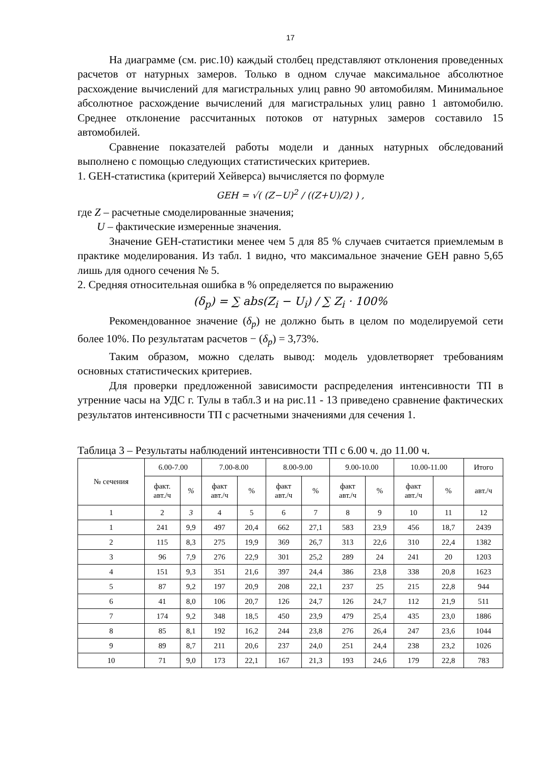17
На диаграмме (см. рис.10) каждый столбец представляют отклонения проведенных расчетов от натурных замеров. Только в одном случае максимальное абсолютное расхождение вычислений для магистральных улиц равно 90 автомобилям. Минимальное абсолютное расхождение вычислений для магистральных улиц равно 1 автомобилю. Среднее отклонение рассчитанных потоков от натурных замеров составило 15 автомобилей.
Сравнение показателей работы модели и данных натурных обследований выполнено с помощью следующих статистических критериев.
1. GEH-статистика (критерий Хейверса) вычисляется по формуле
GEH = √( (Z−U)<sup>2</sup> / ((Z+U)/2) ) ,
где Z – расчетные смоделированные значения;
U – фактические измеренные значения.
Значение GEH-статистики менее чем 5 для 85 % случаев считается приемлемым в практике моделирования. Из табл. 1 видно, что максимальное значение GEH равно 5,65 лишь для одного сечения № 5.
2. Средняя относительная ошибка в % определяется по выражению
(δ<sub>p</sub>) = ∑ abs(Z<sub>i</sub> − U<sub>i</sub>) / ∑ Z<sub>i</sub> · 100%
Рекомендованное значение (δ<sub>p</sub>) не должно быть в целом по моделируемой сети более 10%. По результатам расчетов − (δ<sub>p</sub>) = 3,73%.
Таким образом, можно сделать вывод: модель удовлетворяет требованиям основных статистических критериев.
Для проверки предложенной зависимости распределения интенсивности ТП в утренние часы на УДС г. Тулы в табл.3 и на рис.11 - 13 приведено сравнение фактических результатов интенсивности ТП с расчетными значениями для сечения 1.
Таблица 3 – Результаты наблюдений интенсивности ТП с 6.00 ч. до 11.00 ч.
| № сечения | 6.00-7.00 | | 7.00-8.00 | | 8.00-9.00 | | 9.00-10.00 | | 10.00-11.00 | | Итого |
| --- | --- | --- | --- | --- | --- | --- | --- | --- | --- | --- | --- |
| | факт. авт./ч | % | факт авт./ч | % | факт авт./ч | % | факт авт./ч | % | факт авт./ч | % | авт./ч |
| 1 | 2 | 3 | 4 | 5 | 6 | 7 | 8 | 9 | 10 | 11 | 12 |
| 1 | 241 | 9,9 | 497 | 20,4 | 662 | 27,1 | 583 | 23,9 | 456 | 18,7 | 2439 |
| 2 | 115 | 8,3 | 275 | 19,9 | 369 | 26,7 | 313 | 22,6 | 310 | 22,4 | 1382 |
| 3 | 96 | 7,9 | 276 | 22,9 | 301 | 25,2 | 289 | 24 | 241 | 20 | 1203 |
| 4 | 151 | 9,3 | 351 | 21,6 | 397 | 24,4 | 386 | 23,8 | 338 | 20,8 | 1623 |
| 5 | 87 | 9,2 | 197 | 20,9 | 208 | 22,1 | 237 | 25 | 215 | 22,8 | 944 |
| 6 | 41 | 8,0 | 106 | 20,7 | 126 | 24,7 | 126 | 24,7 | 112 | 21,9 | 511 |
| 7 | 174 | 9,2 | 348 | 18,5 | 450 | 23,9 | 479 | 25,4 | 435 | 23,0 | 1886 |
| 8 | 85 | 8,1 | 192 | 16,2 | 244 | 23,8 | 276 | 26,4 | 247 | 23,6 | 1044 |
| 9 | 89 | 8,7 | 211 | 20,6 | 237 | 24,0 | 251 | 24,4 | 238 | 23,2 | 1026 |
| 10 | 71 | 9,0 | 173 | 22,1 | 167 | 21,3 | 193 | 24,6 | 179 | 22,8 | 783 |